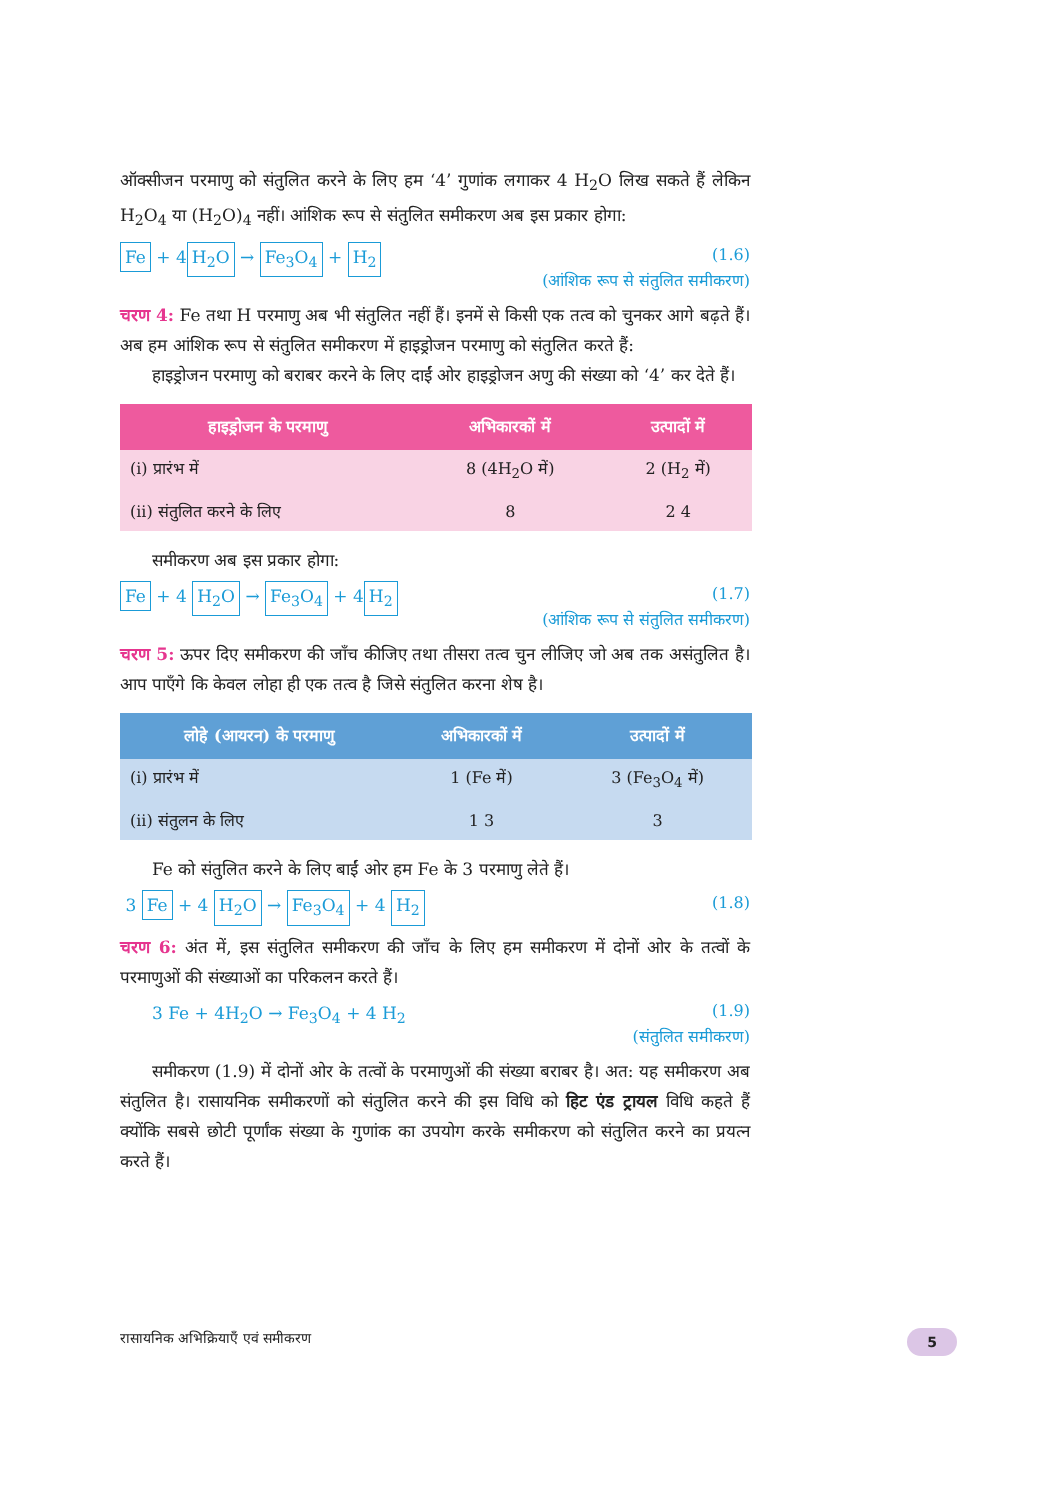ऑक्सीजन परमाणु को संतुलित करने के लिए हम ‘4’ गुणांक लगाकर 4 H<sub>2</sub>O लिख सकते हैं लेकिन H<sub>2</sub>O<sub>4</sub> या (H<sub>2</sub>O)<sub>4</sub> नहीं। आंशिक रूप से संतुलित समीकरण अब इस प्रकार होगा:
Fe + 4 H<sub>2</sub>O → Fe<sub>3</sub>O<sub>4</sub> + H<sub>2</sub>
(1.6)
(आंशिक रूप से संतुलित समीकरण)
चरण 4: Fe तथा H परमाणु अब भी संतुलित नहीं हैं। इनमें से किसी एक तत्व को चुनकर आगे बढ़ते हैं। अब हम आंशिक रूप से संतुलित समीकरण में हाइड्रोजन परमाणु को संतुलित करते हैं:
हाइड्रोजन परमाणु को बराबर करने के लिए दाईं ओर हाइड्रोजन अणु की संख्या को ‘4’ कर देते हैं।
| हाइड्रोजन के परमाणु | अभिकारकों में | उत्पादों में |
| --- | --- | --- |
| (i) प्रारंभ में | 8 (4H<sub>2</sub>O में) | 2 (H<sub>2</sub> में) |
| (ii) संतुलित करने के लिए | 8 | 2 4 |
समीकरण अब इस प्रकार होगा:
Fe + 4 H<sub>2</sub>O → Fe<sub>3</sub>O<sub>4</sub> + 4 H<sub>2</sub>
(1.7)
(आंशिक रूप से संतुलित समीकरण)
चरण 5: ऊपर दिए समीकरण की जाँच कीजिए तथा तीसरा तत्व चुन लीजिए जो अब तक असंतुलित है। आप पाएँगे कि केवल लोहा ही एक तत्व है जिसे संतुलित करना शेष है।
| लोहे (आयरन) के परमाणु | अभिकारकों में | उत्पादों में |
| --- | --- | --- |
| (i) प्रारंभ में | 1 (Fe में) | 3 (Fe<sub>3</sub>O<sub>4</sub> में) |
| (ii) संतुलन के लिए | 1 3 | 3 |
Fe को संतुलित करने के लिए बाईं ओर हम Fe के 3 परमाणु लेते हैं।
3 Fe + 4 H<sub>2</sub>O → Fe<sub>3</sub>O<sub>4</sub> + 4 H<sub>2</sub>
(1.8)
चरण 6: अंत में, इस संतुलित समीकरण की जाँच के लिए हम समीकरण में दोनों ओर के तत्वों के परमाणुओं की संख्याओं का परिकलन करते हैं।
3 Fe + 4H<sub>2</sub>O → Fe<sub>3</sub>O<sub>4</sub> + 4 H<sub>2</sub>
(1.9)
(संतुलित समीकरण)
समीकरण (1.9) में दोनों ओर के तत्वों के परमाणुओं की संख्या बराबर है। अत: यह समीकरण अब संतुलित है। रासायनिक समीकरणों को संतुलित करने की इस विधि को हिट एंड ट्रायल विधि कहते हैं क्योंकि सबसे छोटी पूर्णांक संख्या के गुणांक का उपयोग करके समीकरण को संतुलित करने का प्रयत्न करते हैं।
रासायनिक अभिक्रियाएँ एवं समीकरण
5